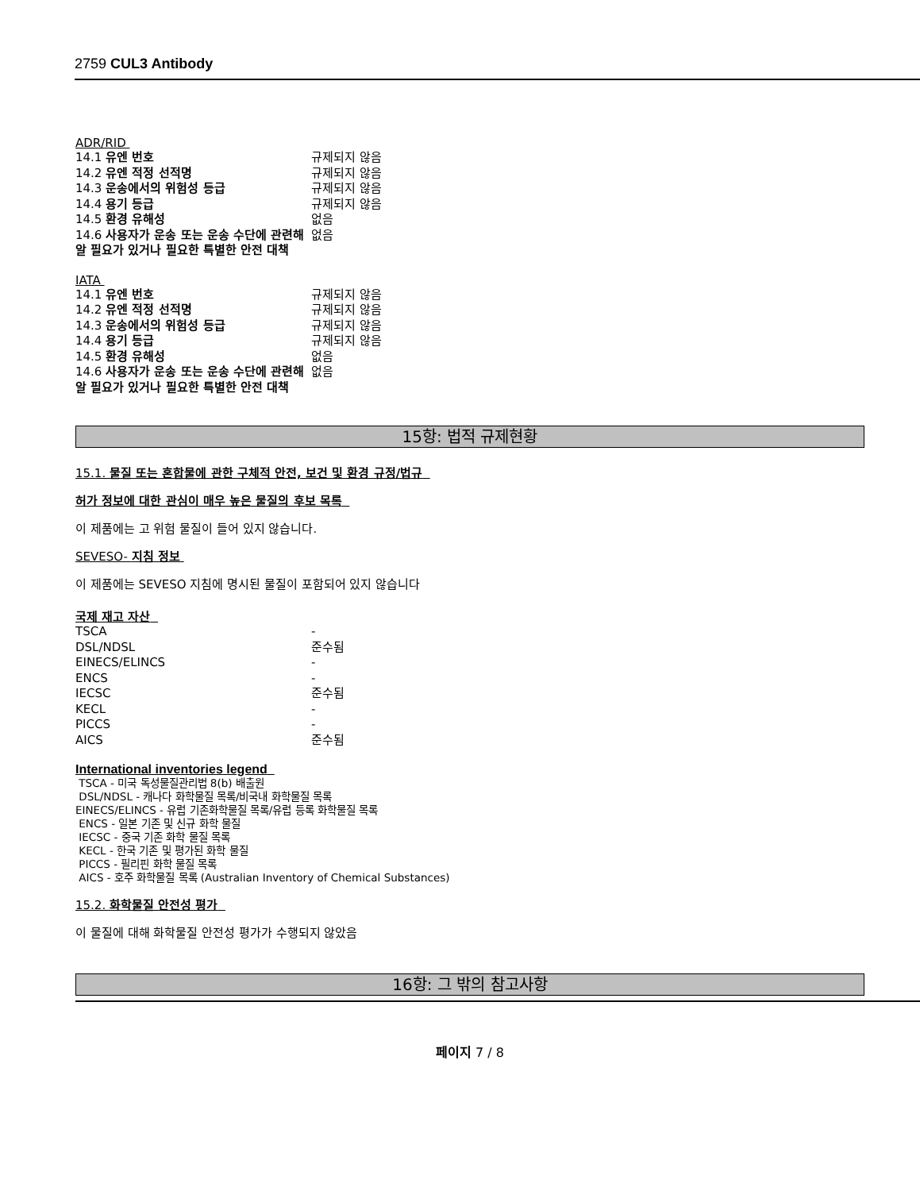2759 CUL3 Antibody
ADR/RID
| 14.1 유엔 번호 | 규제되지 않음 |
| 14.2 유엔 적정 선적명 | 규제되지 않음 |
| 14.3 운송에서의 위험성 등급 | 규제되지 않음 |
| 14.4 용기 등급 | 규제되지 않음 |
| 14.5 환경 유해성 | 없음 |
| 14.6 사용자가 운송 또는 운송 수단에 관련해 알 필요가 있거나 필요한 특별한 안전 대책 | 없음 |
IATA
| 14.1 유엔 번호 | 규제되지 않음 |
| 14.2 유엔 적정 선적명 | 규제되지 않음 |
| 14.3 운송에서의 위험성 등급 | 규제되지 않음 |
| 14.4 용기 등급 | 규제되지 않음 |
| 14.5 환경 유해성 | 없음 |
| 14.6 사용자가 운송 또는 운송 수단에 관련해 알 필요가 있거나 필요한 특별한 안전 대책 | 없음 |
15항: 법적 규제현황
15.1. 물질 또는 혼합물에 관한 구체적 안전, 보건 및 환경 규정/법규
허가 정보에 대한 관심이 매우 높은 물질의 후보 목록
이 제품에는 고 위험 물질이 들어 있지 않습니다.
SEVESO- 지침 정보
이 제품에는 SEVESO 지침에 명시된 물질이 포함되어 있지 않습니다
국제 재고 자산
| TSCA | - |
| DSL/NDSL | 준수됨 |
| EINECS/ELINCS | - |
| ENCS | - |
| IECSC | 준수됨 |
| KECL | - |
| PICCS | - |
| AICS | 준수됨 |
International inventories legend
TSCA - 미국 독성물질관리법 8(b) 배출원
DSL/NDSL - 캐나다 화학물질 목록/비국내 화학물질 목록
EINECS/ELINCS - 유럽 기존화학물질 목록/유럽 등록 화학물질 목록
ENCS - 일본 기존 및 신규 화학 물질
IECSC - 중국 기존 화학 물질 목록
KECL - 한국 기존 및 평가된 화학 물질
PICCS - 필리핀 화학 물질 목록
AICS - 호주 화학물질 목록 (Australian Inventory of Chemical Substances)
15.2. 화학물질 안전성 평가
이 물질에 대해 화학물질 안전성 평가가 수행되지 않았음
16항: 그 밖의 참고사항
페이지 7 / 8